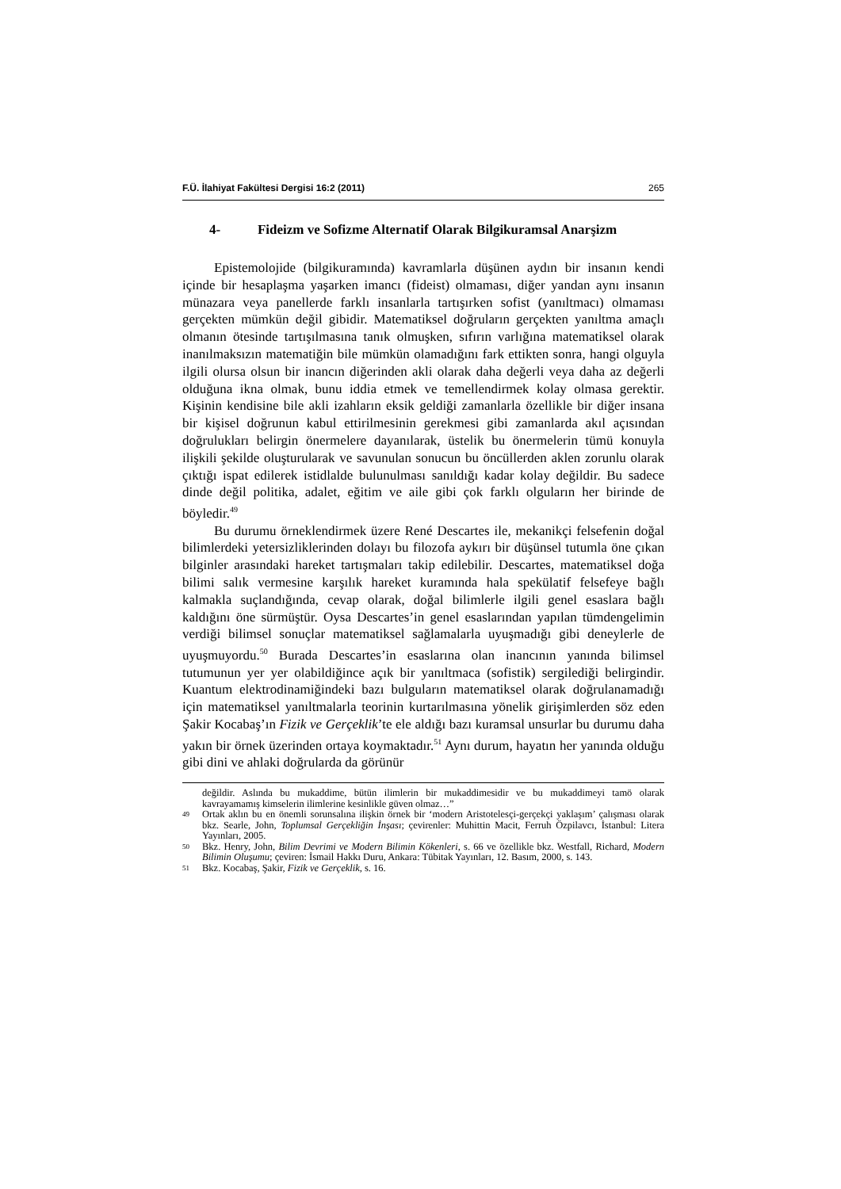F.Ü. İlahiyat Fakültesi Dergisi 16:2 (2011) 265
4- Fideizm ve Sofizme Alternatif Olarak Bilgikuramsal Anarşizm
Epistemolojide (bilgikuramında) kavramlarla düşünen aydın bir insanın kendi içinde bir hesaplaşma yaşarken imancı (fideist) olmaması, diğer yandan aynı insanın münazara veya panellerde farklı insanlarla tartışırken sofist (yanıltmacı) olmaması gerçekten mümkün değil gibidir. Matematiksel doğruların gerçekten yanıltma amaçlı olmanın ötesinde tartışılmasına tanık olmuşken, sıfırın varlığına matematiksel olarak inanılmaksızın matematiğin bile mümkün olamadığını fark ettikten sonra, hangi olguyla ilgili olursa olsun bir inancın diğerinden akli olarak daha değerli veya daha az değerli olduğuna ikna olmak, bunu iddia etmek ve temellendirmek kolay olmasa gerektir. Kişinin kendisine bile akli izahların eksik geldiği zamanlarla özellikle bir diğer insana bir kişisel doğrunun kabul ettirilmesinin gerekmesi gibi zamanlarda akıl açısından doğrulukları belirgin önermelere dayanılarak, üstelik bu önermelerin tümü konuyla ilişkili şekilde oluşturularak ve savunulan sonucun bu öncüllerden aklen zorunlu olarak çıktığı ispat edilerek istidlalde bulunulması sanıldığı kadar kolay değildir. Bu sadece dinde değil politika, adalet, eğitim ve aile gibi çok farklı olguların her birinde de böyledir.<sup>49</sup>
Bu durumu örneklendirmek üzere René Descartes ile, mekanikçi felsefenin doğal bilimlerdeki yetersizliklerinden dolayı bu filozofa aykırı bir düşünsel tutumla öne çıkan bilginler arasındaki hareket tartışmaları takip edilebilir. Descartes, matematiksel doğa bilimi salık vermesine karşılık hareket kuramında hala spekülatif felsefeye bağlı kalmakla suçlandığında, cevap olarak, doğal bilimlerle ilgili genel esaslara bağlı kaldığını öne sürmüştür. Oysa Descartes’in genel esaslarından yapılan tümdengelimin verdiği bilimsel sonuçlar matematiksel sağlamalarla uyuşmadığı gibi deneylerle de uyuşmuyordu.<sup>50</sup> Burada Descartes’in esaslarına olan inancının yanında bilimsel tutumunun yer yer olabildiğince açık bir yanıltmaca (sofistik) sergilediği belirgindir. Kuantum elektrodinamiğindeki bazı bulguların matematiksel olarak doğrulanamadığı için matematiksel yanıltmalarla teorinin kurtarılmasına yönelik girişimlerden söz eden Şakir Kocabaş’ın Fizik ve Gerçeklik’te ele aldığı bazı kuramsal unsurlar bu durumu daha yakın bir örnek üzerinden ortaya koymaktadır.<sup>51</sup> Aynı durum, hayatın her yanında olduğu gibi dini ve ahlaki doğrularda da görünür
değildir. Aslında bu mukaddime, bütün ilimlerin bir mukaddimesidir ve bu mukaddimeyi tamö olarak kavrayamamış kimselerin ilimlerine kesinlikle güven olmaz…”
49 Ortak aklın bu en önemli sorunsalına ilişkin örnek bir ‘modern Aristotelesçi-gerçekçi yaklaşım’ çalışması olarak bkz. Searle, John, Toplumsal Gerçekliğin İnşası; çevirenler: Muhittin Macit, Ferruh Özpilavcı, İstanbul: Litera Yayınları, 2005.
50 Bkz. Henry, John, Bilim Devrimi ve Modern Bilimin Kökenleri, s. 66 ve özellikle bkz. Westfall, Richard, Modern Bilimin Oluşumu; çeviren: İsmail Hakkı Duru, Ankara: Tübitak Yayınları, 12. Basım, 2000, s. 143.
51 Bkz. Kocabaş, Şakir, Fizik ve Gerçeklik, s. 16.